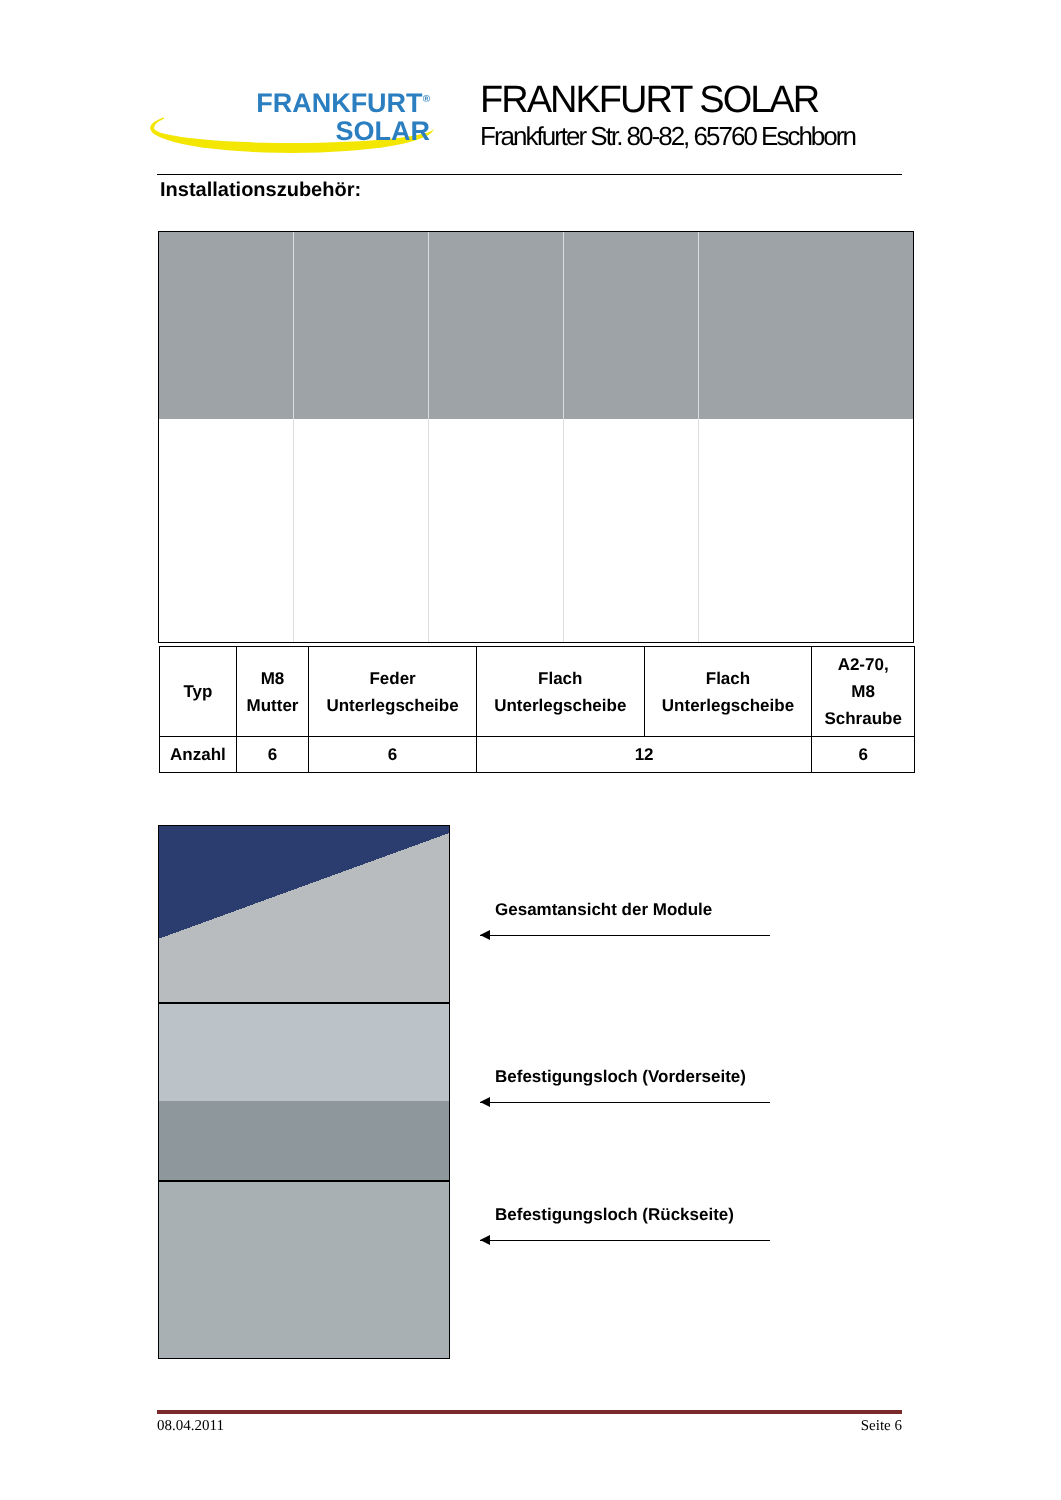FRANKFURT<sup>®</sup>
SOLAR
FRANKFURT SOLAR
Frankfurter Str. 80-82, 65760 Eschborn
Installationszubehör:
| Typ | M8 Mutter | Feder Unterlegscheibe | Flach Unterlegscheibe | Flach Unterlegscheibe | A2-70, M8 Schraube |
| --- | --- | --- | --- | --- | --- |
| Anzahl | 6 | 6 | 12 | | 6 |
Gesamtansicht der Module
Befestigungsloch (Vorderseite)
Befestigungsloch (Rückseite)
08.04.2011 Seite 6